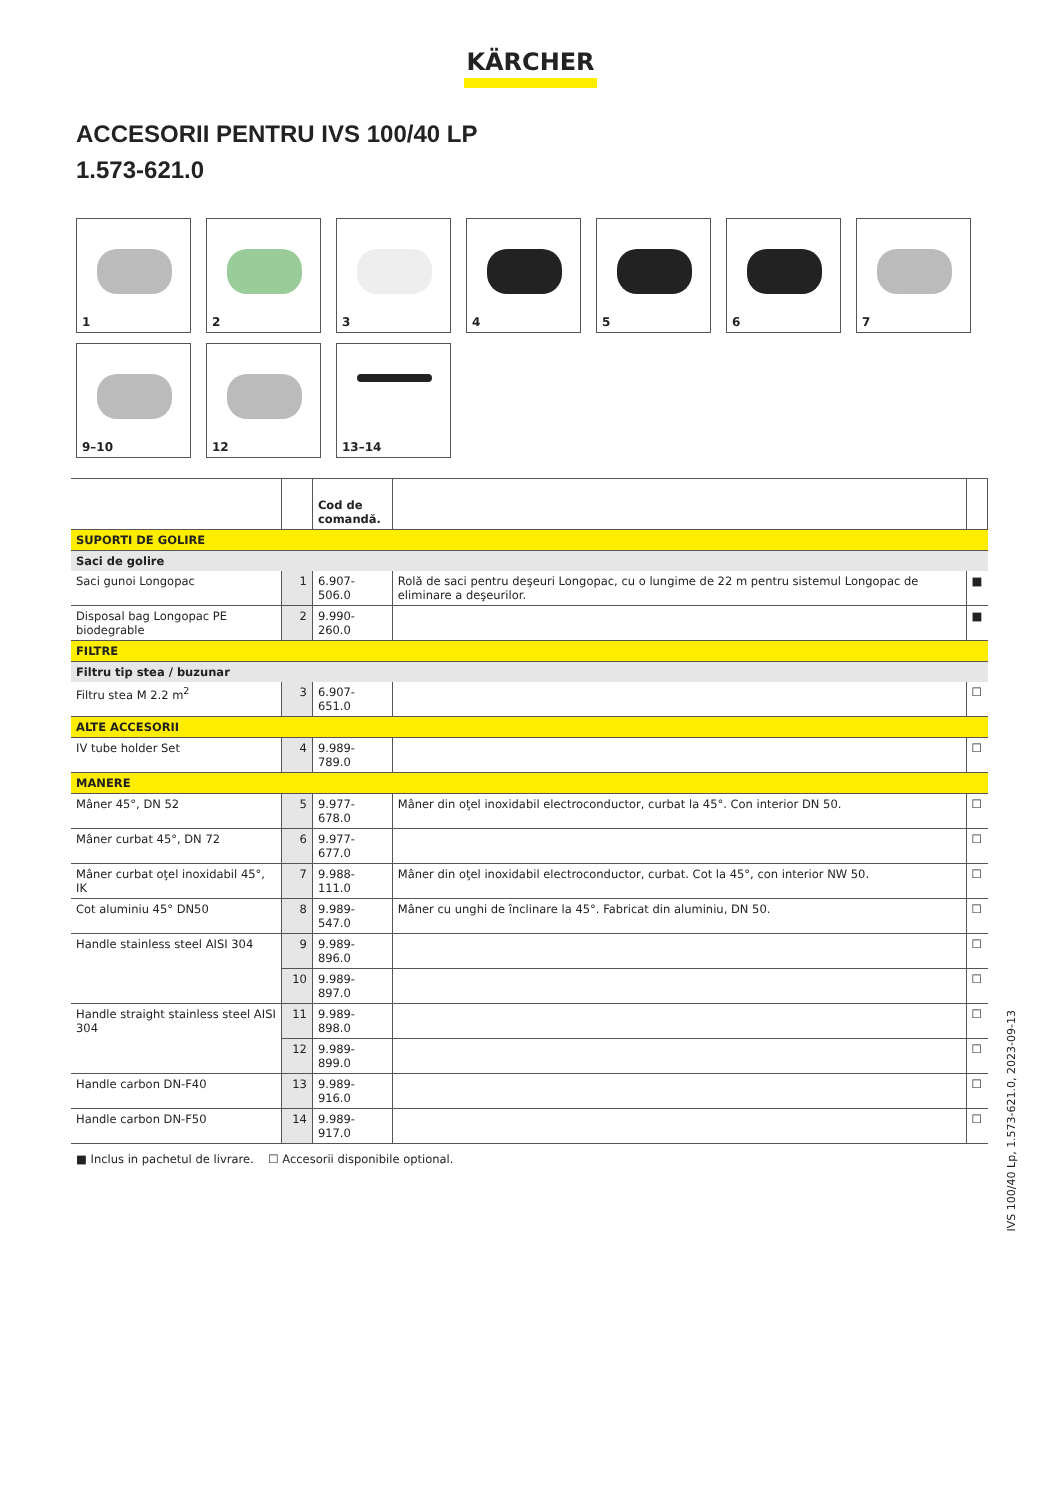KÄRCHER
ACCESORII PENTRU IVS 100/40 LP
1.573-621.0
1
2
3
4
5
6
7
9–10
12
13–14
| | | Cod de comandă. | | |
| --- | --- | --- | --- | --- |
| SUPORTI DE GOLIRE | | | | |
| Saci de golire | | | | |
| Saci gunoi Longopac | 1 | 6.907-506.0 | Rolă de saci pentru deşeuri Longopac, cu o lungime de 22 m pentru sistemul Longopac de eliminare a deşeurilor. | ■ |
| Disposal bag Longopac PE biodegrable | 2 | 9.990-260.0 | | ■ |
| FILTRE | | | | |
| Filtru tip stea / buzunar | | | | |
| Filtru stea M 2.2 m<sup>2</sup> | 3 | 6.907-651.0 | | ☐ |
| ALTE ACCESORII | | | | |
| IV tube holder Set | 4 | 9.989-789.0 | | ☐ |
| MANERE | | | | |
| Mâner 45°, DN 52 | 5 | 9.977-678.0 | Mâner din oţel inoxidabil electroconductor, curbat la 45°. Con interior DN 50. | ☐ |
| Mâner curbat 45°, DN 72 | 6 | 9.977-677.0 | | ☐ |
| Mâner curbat oţel inoxidabil 45°, IK | 7 | 9.988-111.0 | Mâner din oţel inoxidabil electroconductor, curbat. Cot la 45°, con interior NW 50. | ☐ |
| Cot aluminiu 45° DN50 | 8 | 9.989-547.0 | Mâner cu unghi de înclinare la 45°. Fabricat din aluminiu, DN 50. | ☐ |
| Handle stainless steel AISI 304 | 9 | 9.989-896.0 | | ☐ |
| | 10 | 9.989-897.0 | | ☐ |
| Handle straight stainless steel AISI 304 | 11 | 9.989-898.0 | | ☐ |
| | 12 | 9.989-899.0 | | ☐ |
| Handle carbon DN-F40 | 13 | 9.989-916.0 | | ☐ |
| Handle carbon DN-F50 | 14 | 9.989-917.0 | | ☐ |
■ Inclus in pachetul de livrare. ☐ Accesorii disponibile optional.
IVS 100/40 Lp, 1.573-621.0, 2023-09-13